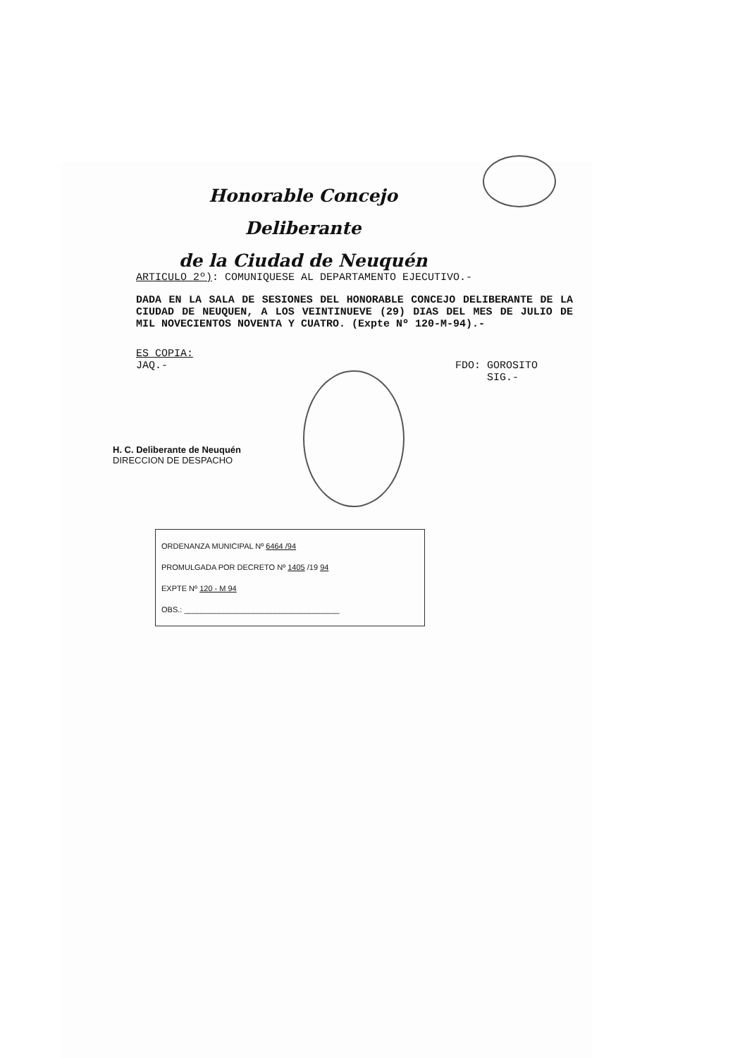Honorable Concejo Deliberante
de la Ciudad de Neuquén
ARTICULO 2º): COMUNIQUESE AL DEPARTAMENTO EJECUTIVO.-
DADA EN LA SALA DE SESIONES DEL HONORABLE CONCEJO DELIBERANTE DE LA CIUDAD DE NEUQUEN, A LOS VEINTINUEVE (29) DIAS DEL MES DE JULIO DE MIL NOVECIENTOS NOVENTA Y CUATRO. (Expte Nº 120-M-94).-
ES COPIA:
JAQ.-
FDO: GOROSITO
SIG.-
H. C. Deliberante de Neuquén
DIRECCION DE DESPACHO
ORDENANZA MUNICIPAL Nº 6464 /94
PROMULGADA POR DECRETO Nº 1405 /19 94
EXPTE Nº 120 - M 94
OBS.: ____________________________________